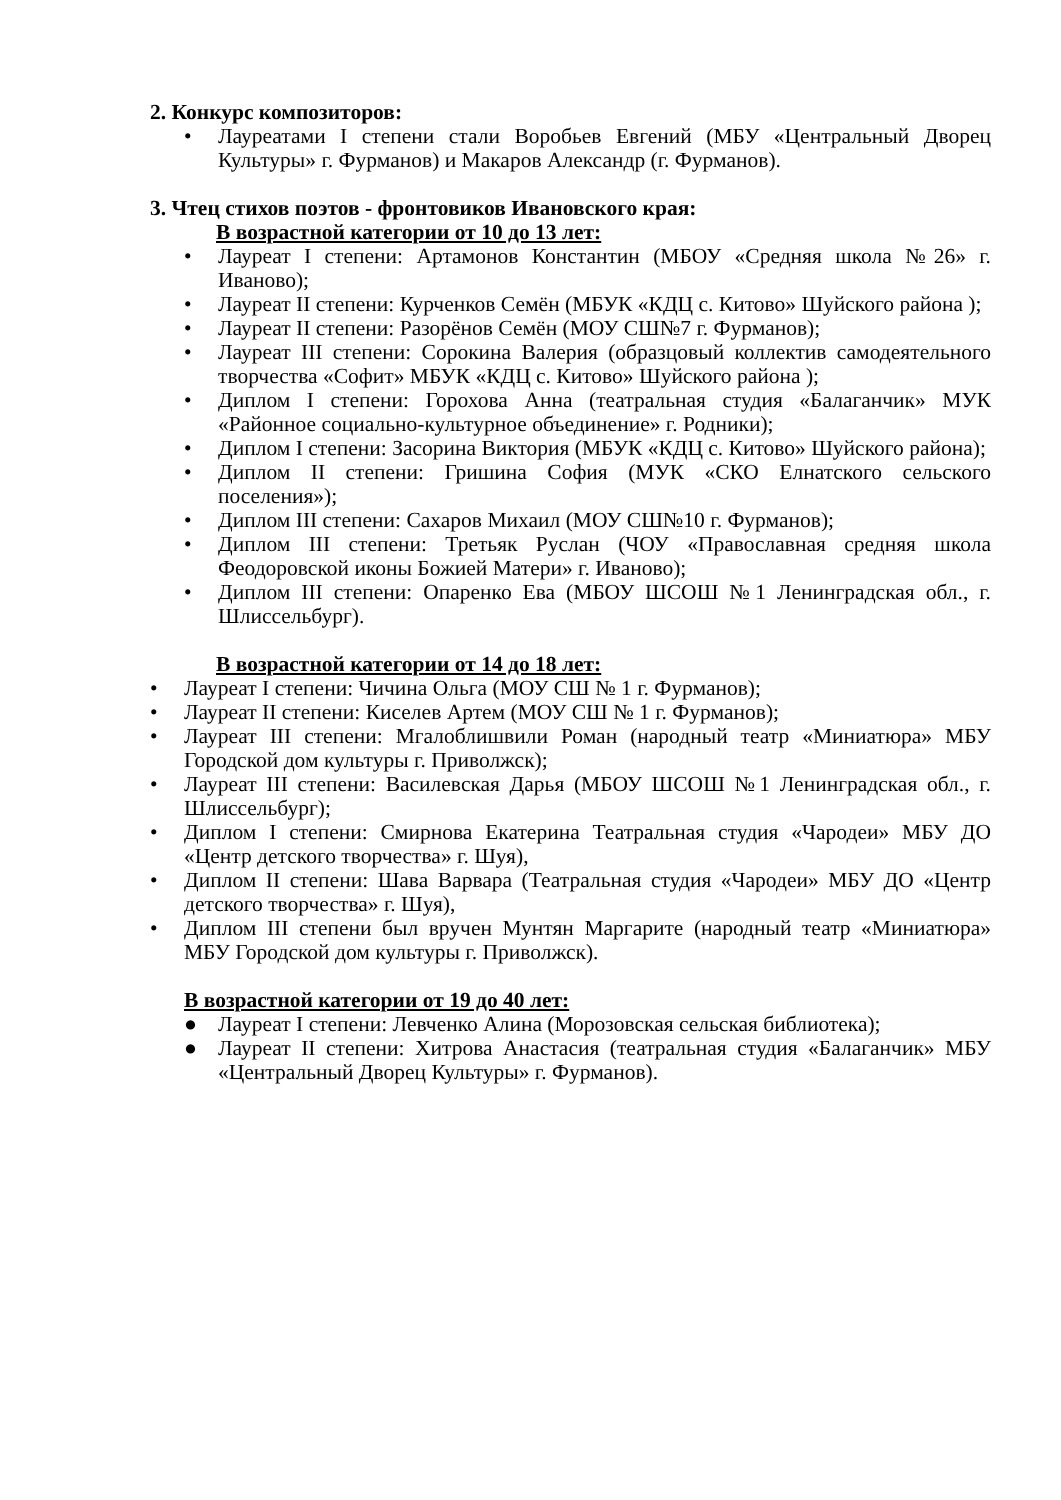2. Конкурс композиторов:
• Лауреатами I степени стали Воробьев Евгений (МБУ «Центральный Дворец Культуры» г. Фурманов) и Макаров Александр (г. Фурманов).
3. Чтец стихов поэтов - фронтовиков Ивановского края:
В возрастной категории от 10 до 13 лет:
• Лауреат I степени: Артамонов Константин (МБОУ «Средняя школа №26» г. Иваново);
• Лауреат II степени: Курченков Семён (МБУК «КДЦ с. Китово» Шуйского района );
• Лауреат II степени: Разорёнов Семён (МОУ СШ№7 г. Фурманов);
• Лауреат III степени: Сорокина Валерия (образцовый коллектив самодеятельного творчества «Софит» МБУК «КДЦ с. Китово» Шуйского района );
• Диплом I степени: Горохова Анна (театральная студия «Балаганчик» МУК «Районное социально-культурное объединение» г. Родники);
• Диплом I степени: Засорина Виктория (МБУК «КДЦ с. Китово» Шуйского района);
• Диплом II степени: Гришина София (МУК «СКО Елнатского сельского поселения»);
• Диплом III степени: Сахаров Михаил (МОУ СШ№10 г. Фурманов);
• Диплом III степени: Третьяк Руслан (ЧОУ «Православная средняя школа Феодоровской иконы Божией Матери» г. Иваново);
• Диплом III степени: Опаренко Ева (МБОУ ШСОШ №1 Ленинградская обл., г. Шлиссельбург).
В возрастной категории от 14 до 18 лет:
• Лауреат I степени: Чичина Ольга (МОУ СШ № 1 г. Фурманов);
• Лауреат II степени: Киселев Артем (МОУ СШ № 1 г. Фурманов);
• Лауреат III степени: Мгалоблишвили Роман (народный театр «Миниатюра» МБУ Городской дом культуры г. Приволжск);
• Лауреат III степени: Василевская Дарья (МБОУ ШСОШ №1 Ленинградская обл., г. Шлиссельбург);
• Диплом I степени: Смирнова Екатерина Театральная студия «Чародеи» МБУ ДО «Центр детского творчества» г. Шуя),
• Диплом II степени: Шава Варвара (Театральная студия «Чародеи» МБУ ДО «Центр детского творчества» г. Шуя),
• Диплом III степени был вручен Мунтян Маргарите (народный театр «Миниатюра» МБУ Городской дом культуры г. Приволжск).
В возрастной категории от 19 до 40 лет:
● Лауреат I степени: Левченко Алина (Морозовская сельская библиотека);
● Лауреат II степени: Хитрова Анастасия (театральная студия «Балаганчик» МБУ «Центральный Дворец Культуры» г. Фурманов).